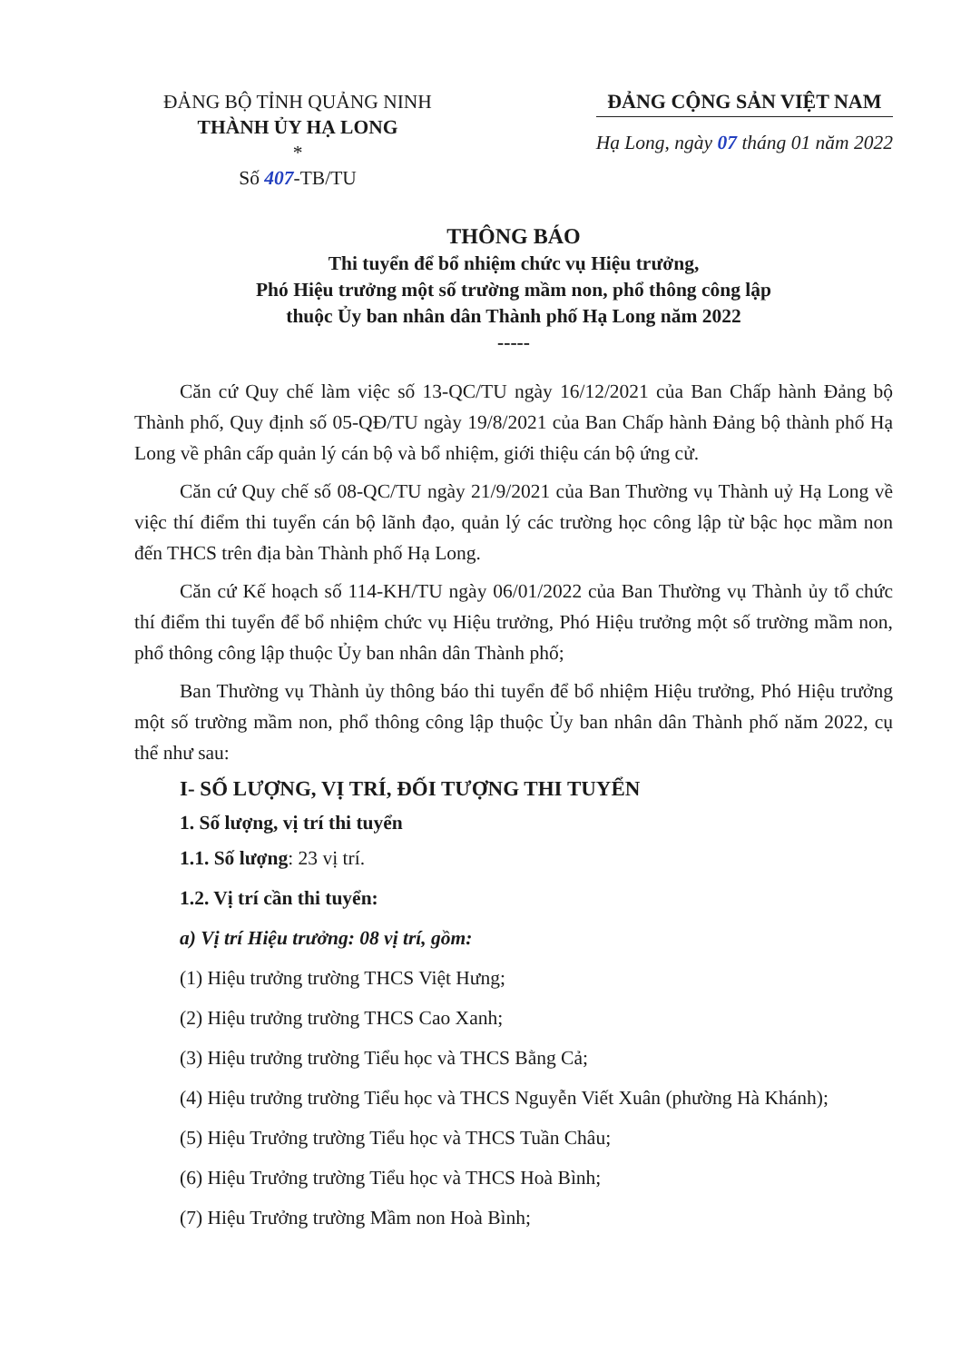ĐẢNG BỘ TỈNH QUẢNG NINH
THÀNH ỦY HẠ LONG
*
Số 407-TB/TU
ĐẢNG CỘNG SẢN VIỆT NAM
Hạ Long, ngày 07 tháng 01 năm 2022
THÔNG BÁO
Thi tuyển để bổ nhiệm chức vụ Hiệu trưởng,
Phó Hiệu trưởng một số trường mầm non, phổ thông công lập
thuộc Ủy ban nhân dân Thành phố Hạ Long năm 2022
-----
Căn cứ Quy chế làm việc số 13-QC/TU ngày 16/12/2021 của Ban Chấp hành Đảng bộ Thành phố, Quy định số 05-QĐ/TU ngày 19/8/2021 của Ban Chấp hành Đảng bộ thành phố Hạ Long về phân cấp quản lý cán bộ và bổ nhiệm, giới thiệu cán bộ ứng cử.
Căn cứ Quy chế số 08-QC/TU ngày 21/9/2021 của Ban Thường vụ Thành uỷ Hạ Long về việc thí điểm thi tuyển cán bộ lãnh đạo, quản lý các trường học công lập từ bậc học mầm non đến THCS trên địa bàn Thành phố Hạ Long.
Căn cứ Kế hoạch số 114-KH/TU ngày 06/01/2022 của Ban Thường vụ Thành ủy tổ chức thí điểm thi tuyển để bổ nhiệm chức vụ Hiệu trưởng, Phó Hiệu trưởng một số trường mầm non, phổ thông công lập thuộc Ủy ban nhân dân Thành phố;
Ban Thường vụ Thành ủy thông báo thi tuyển để bổ nhiệm Hiệu trưởng, Phó Hiệu trưởng một số trường mầm non, phổ thông công lập thuộc Ủy ban nhân dân Thành phố năm 2022, cụ thể như sau:
I- SỐ LƯỢNG, VỊ TRÍ, ĐỐI TƯỢNG THI TUYỂN
1. Số lượng, vị trí thi tuyển
1.1. Số lượng: 23 vị trí.
1.2. Vị trí cần thi tuyển:
a) Vị trí Hiệu trưởng: 08 vị trí, gồm:
(1) Hiệu trưởng trường THCS Việt Hưng;
(2) Hiệu trưởng trường THCS Cao Xanh;
(3) Hiệu trưởng trường Tiểu học và THCS Bằng Cả;
(4) Hiệu trưởng trường Tiểu học và THCS Nguyễn Viết Xuân (phường Hà Khánh);
(5) Hiệu Trưởng trường Tiểu học và THCS Tuần Châu;
(6) Hiệu Trưởng trường Tiểu học và THCS Hoà Bình;
(7) Hiệu Trưởng trường Mầm non Hoà Bình;